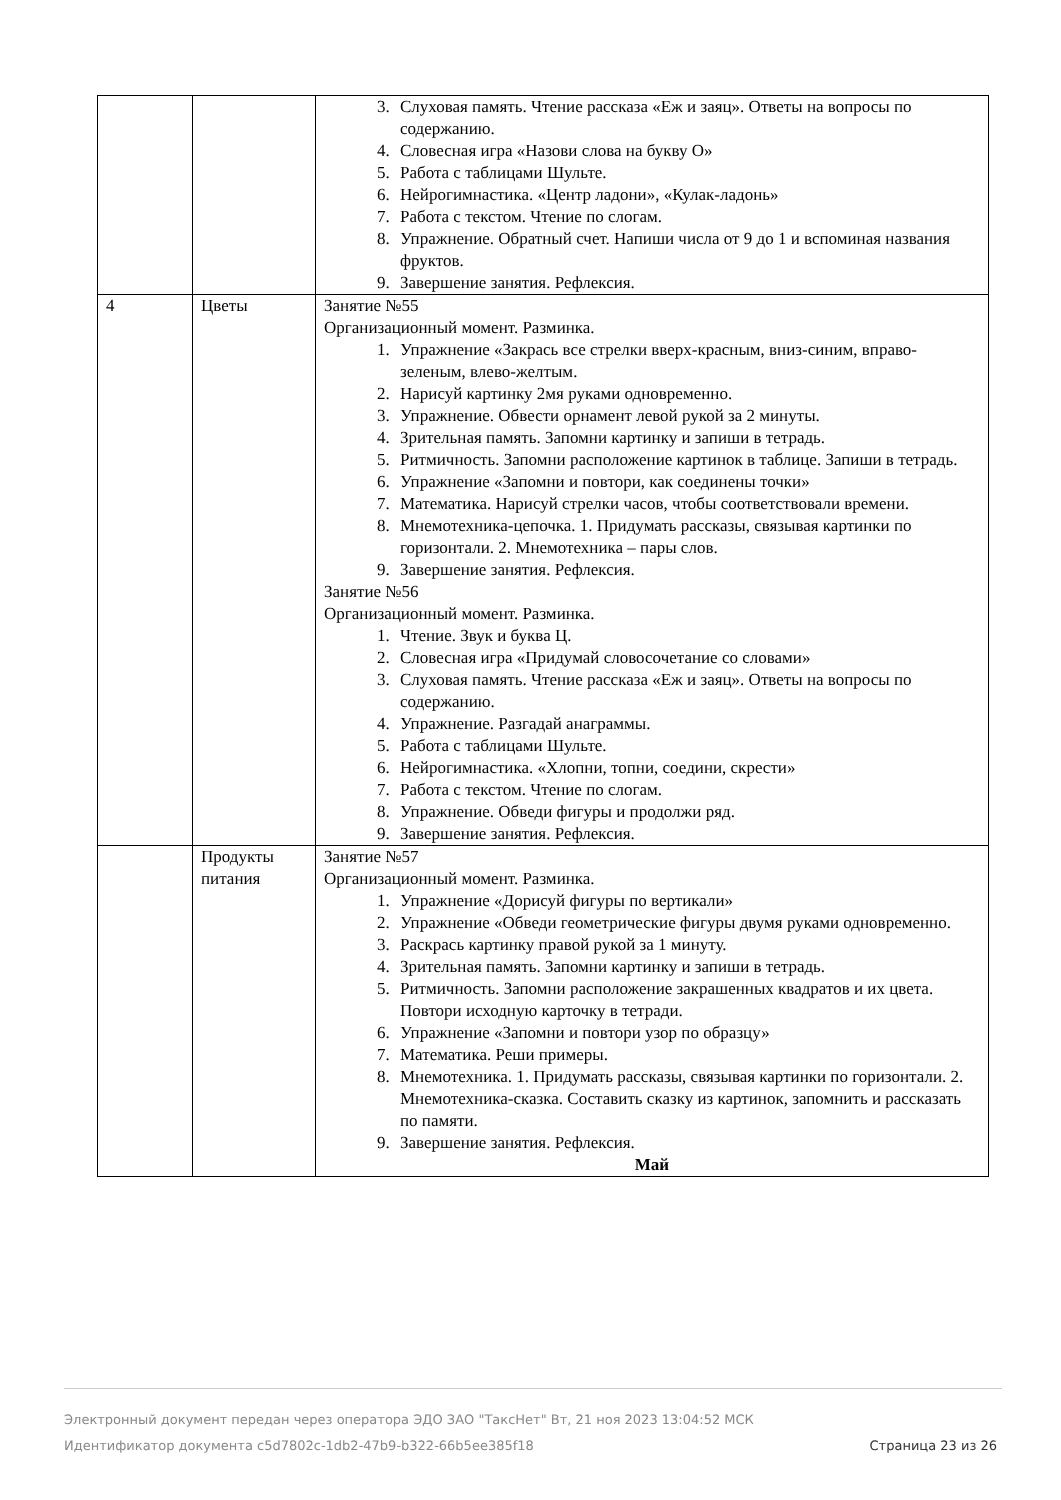| | | 3. Слуховая память. Чтение рассказа «Еж и заяц». Ответы на вопросы по содержанию. 4. Словесная игра «Назови слова на букву О» 5. Работа с таблицами Шульте. 6. Нейрогимнастика. «Центр ладони», «Кулак-ладонь» 7. Работа с текстом. Чтение по слогам. 8. Упражнение. Обратный счет. Напиши числа от 9 до 1 и вспоминая названия фруктов. 9. Завершение занятия. Рефлексия. |
| 4 | Цветы | Занятие №55 Организационный момент. Разминка. 1. Упражнение «Закрась все стрелки вверх-красным, вниз-синим, вправо-зеленым, влево-желтым. 2. Нарисуй картинку 2мя руками одновременно. 3. Упражнение. Обвести орнамент левой рукой за 2 минуты. 4. Зрительная память. Запомни картинку и запиши в тетрадь. 5. Ритмичность. Запомни расположение картинок в таблице. Запиши в тетрадь. 6. Упражнение «Запомни и повтори, как соединены точки» 7. Математика. Нарисуй стрелки часов, чтобы соответствовали времени. 8. Мнемотехника-цепочка. 1. Придумать рассказы, связывая картинки по горизонтали. 2. Мнемотехника – пары слов. 9. Завершение занятия. Рефлексия. Занятие №56 Организационный момент. Разминка. 1. Чтение. Звук и буква Ц. 2. Словесная игра «Придумай словосочетание со словами» 3. Слуховая память. Чтение рассказа «Еж и заяц». Ответы на вопросы по содержанию. 4. Упражнение. Разгадай анаграммы. 5. Работа с таблицами Шульте. 6. Нейрогимнастика. «Хлопни, топни, соедини, скрести» 7. Работа с текстом. Чтение по слогам. 8. Упражнение. Обведи фигуры и продолжи ряд. 9. Завершение занятия. Рефлексия. |
| | Продукты питания | Занятие №57 Организационный момент. Разминка. 1. Упражнение «Дорисуй фигуры по вертикали» 2. Упражнение «Обведи геометрические фигуры двумя руками одновременно. 3. Раскрась картинку правой рукой за 1 минуту. 4. Зрительная память. Запомни картинку и запиши в тетрадь. 5. Ритмичность. Запомни расположение закрашенных квадратов и их цвета. Повтори исходную карточку в тетради. 6. Упражнение «Запомни и повтори узор по образцу» 7. Математика. Реши примеры. 8. Мнемотехника. 1. Придумать рассказы, связывая картинки по горизонтали. 2. Мнемотехника-сказка. Составить сказку из картинок, запомнить и рассказать по памяти. 9. Завершение занятия. Рефлексия. Май |
Электронный документ передан через оператора ЭДО ЗАО "ТаксНет" Вт, 21 ноя 2023 13:04:52 МСК
Идентификатор документа c5d7802c-1db2-47b9-b322-66b5ee385f18
Страница 23 из 26